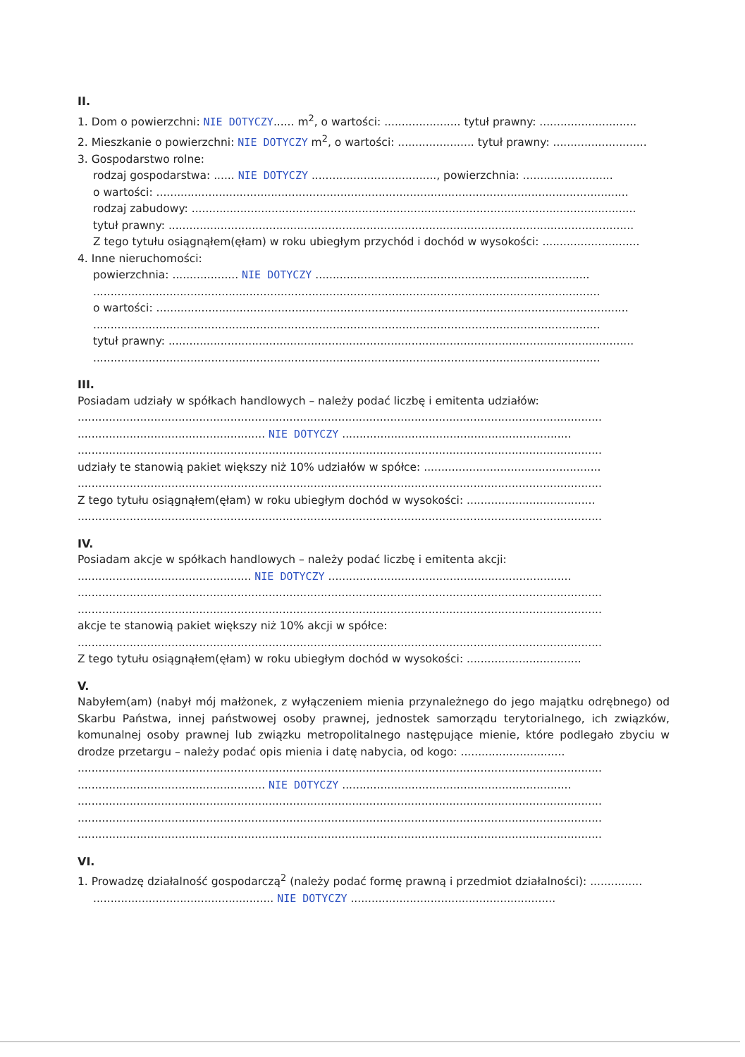II.
1. Dom o powierzchni: NIE DOTYCZY...... m<sup>2</sup>, o wartości: ...................... tytuł prawny: ............................
2. Mieszkanie o powierzchni: NIE DOTYCZY m<sup>2</sup>, o wartości: ...................... tytuł prawny: ...........................
3. Gospodarstwo rolne:
rodzaj gospodarstwa: ...... NIE DOTYCZY ...................................., powierzchnia: ..........................
o wartości: ........................................................................................................................................
rodzaj zabudowy: ................................................................................................................................
tytuł prawny: ......................................................................................................................................
Z tego tytułu osiągnąłem(ęłam) w roku ubiegłym przychód i dochód w wysokości: ............................
4. Inne nieruchomości:
powierzchnia: ................... NIE DOTYCZY ...............................................................................
..................................................................................................................................................
o wartości: ........................................................................................................................................
..................................................................................................................................................
tytuł prawny: ......................................................................................................................................
..................................................................................................................................................
III.
Posiadam udziały w spółkach handlowych – należy podać liczbę i emitenta udziałów:
.......................................................................................................................................................
...................................................... NIE DOTYCZY ..................................................................
.......................................................................................................................................................
udziały te stanowią pakiet większy niż 10% udziałów w spółce: ...................................................
.......................................................................................................................................................
Z tego tytułu osiągnąłem(ęłam) w roku ubiegłym dochód w wysokości: .....................................
.......................................................................................................................................................
IV.
Posiadam akcje w spółkach handlowych – należy podać liczbę i emitenta akcji:
.................................................. NIE DOTYCZY ......................................................................
.......................................................................................................................................................
.......................................................................................................................................................
akcje te stanowią pakiet większy niż 10% akcji w spółce:
.......................................................................................................................................................
Z tego tytułu osiągnąłem(ęłam) w roku ubiegłym dochód w wysokości: .................................
V.
Nabyłem(am) (nabył mój małżonek, z wyłączeniem mienia przynależnego do jego majątku odrębnego) od Skarbu Państwa, innej państwowej osoby prawnej, jednostek samorządu terytorialnego, ich związków, komunalnej osoby prawnej lub związku metropolitalnego następujące mienie, które podlegało zbyciu w drodze przetargu – należy podać opis mienia i datę nabycia, od kogo: ..............................
.......................................................................................................................................................
...................................................... NIE DOTYCZY ..................................................................
.......................................................................................................................................................
.......................................................................................................................................................
.......................................................................................................................................................
VI.
1. Prowadzę działalność gospodarczą<sup>2</sup> (należy podać formę prawną i przedmiot działalności): ...............
.................................................... NIE DOTYCZY ...........................................................